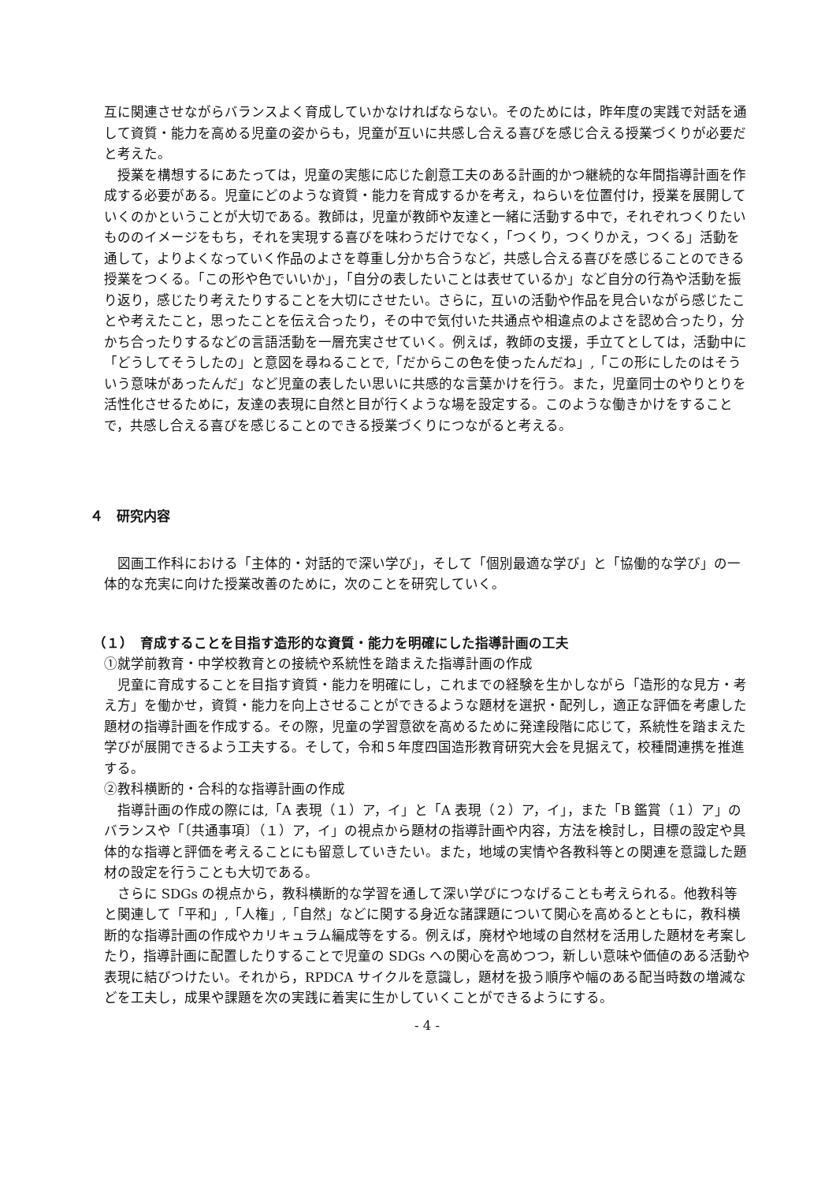互に関連させながらバランスよく育成していかなければならない。そのためには，昨年度の実践で対話を通して資質・能力を高める児童の姿からも，児童が互いに共感し合える喜びを感じ合える授業づくりが必要だと考えた。
授業を構想するにあたっては，児童の実態に応じた創意工夫のある計画的かつ継続的な年間指導計画を作成する必要がある。児童にどのような資質・能力を育成するかを考え，ねらいを位置付け，授業を展開していくのかということが大切である。教師は，児童が教師や友達と一緒に活動する中で，それぞれつくりたいもののイメージをもち，それを実現する喜びを味わうだけでなく，「つくり，つくりかえ，つくる」活動を通して，よりよくなっていく作品のよさを尊重し分かち合うなど，共感し合える喜びを感じることのできる授業をつくる。「この形や色でいいか」，「自分の表したいことは表せているか」など自分の行為や活動を振り返り，感じたり考えたりすることを大切にさせたい。さらに，互いの活動や作品を見合いながら感じたことや考えたこと，思ったことを伝え合ったり，その中で気付いた共通点や相違点のよさを認め合ったり，分かち合ったりするなどの言語活動を一層充実させていく。例えば，教師の支援，手立てとしては，活動中に「どうしてそうしたの」と意図を尋ねることで,「だからこの色を使ったんだね」,「この形にしたのはそういう意味があったんだ」など児童の表したい思いに共感的な言葉かけを行う。また，児童同士のやりとりを活性化させるために，友達の表現に自然と目が行くような場を設定する。このような働きかけをすることで，共感し合える喜びを感じることのできる授業づくりにつながると考える。
４　研究内容
図画工作科における「主体的・対話的で深い学び」，そして「個別最適な学び」と「協働的な学び」の一体的な充実に向けた授業改善のために，次のことを研究していく。
（１）　育成することを目指す造形的な資質・能力を明確にした指導計画の工夫
①就学前教育・中学校教育との接続や系統性を踏まえた指導計画の作成
児童に育成することを目指す資質・能力を明確にし，これまでの経験を生かしながら「造形的な見方・考え方」を働かせ，資質・能力を向上させることができるような題材を選択・配列し，適正な評価を考慮した題材の指導計画を作成する。その際，児童の学習意欲を高めるために発達段階に応じて，系統性を踏まえた学びが展開できるよう工夫する。そして，令和５年度四国造形教育研究大会を見据えて，校種間連携を推進する。
②教科横断的・合科的な指導計画の作成
指導計画の作成の際には,「A 表現（１）ア，イ」と「A 表現（２）ア，イ」，また「B 鑑賞（１）ア」のバランスや「〔共通事項〕（１）ア，イ」の視点から題材の指導計画や内容，方法を検討し，目標の設定や具体的な指導と評価を考えることにも留意していきたい。また，地域の実情や各教科等との関連を意識した題材の設定を行うことも大切である。
さらに SDGs の視点から，教科横断的な学習を通して深い学びにつなげることも考えられる。他教科等と関連して「平和」,「人権」,「自然」などに関する身近な諸課題について関心を高めるとともに，教科横断的な指導計画の作成やカリキュラム編成等をする。例えば，廃材や地域の自然材を活用した題材を考案したり，指導計画に配置したりすることで児童の SDGs への関心を高めつつ，新しい意味や価値のある活動や表現に結びつけたい。それから，RPDCA サイクルを意識し，題材を扱う順序や幅のある配当時数の増減などを工夫し，成果や課題を次の実践に着実に生かしていくことができるようにする。
- 4 -